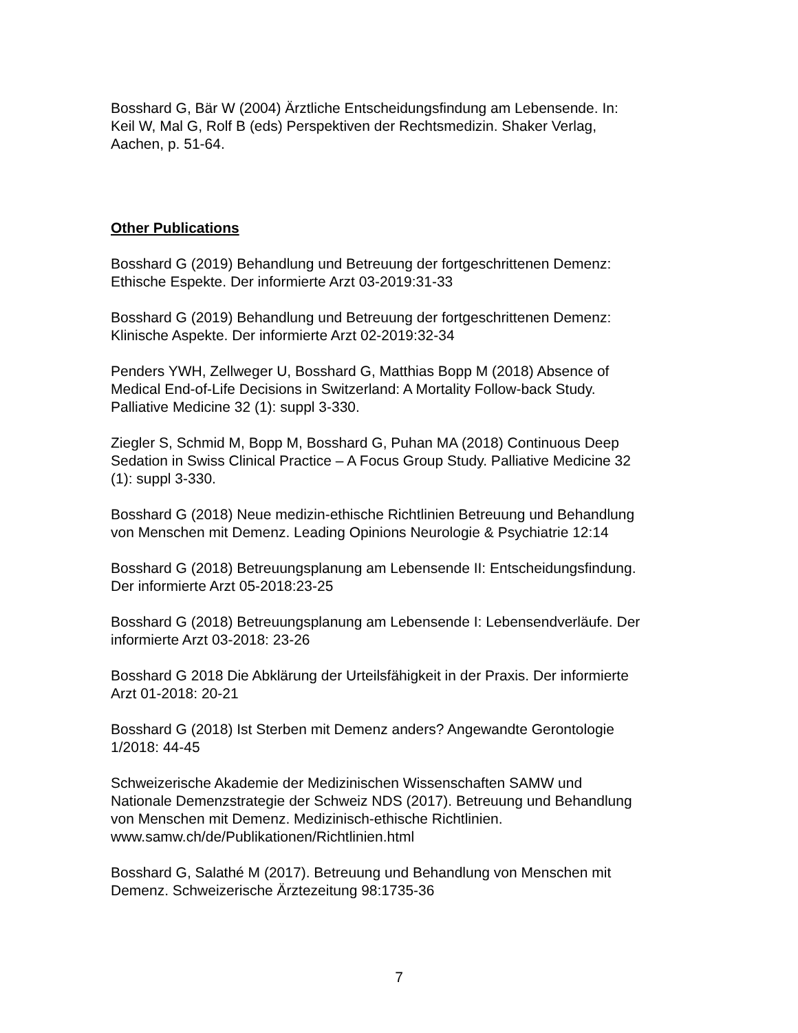Bosshard G, Bär W (2004) Ärztliche Entscheidungsfindung am Lebensende. In:
Keil W, Mal G, Rolf B (eds) Perspektiven der Rechtsmedizin. Shaker Verlag,
Aachen, p. 51-64.
Other Publications
Bosshard G (2019) Behandlung und Betreuung der fortgeschrittenen Demenz:
Ethische Espekte. Der informierte Arzt 03-2019:31-33
Bosshard G (2019) Behandlung und Betreuung der fortgeschrittenen Demenz:
Klinische Aspekte. Der informierte Arzt 02-2019:32-34
Penders YWH, Zellweger U, Bosshard G, Matthias Bopp M (2018) Absence of
Medical End-of-Life Decisions in Switzerland: A Mortality Follow-back Study.
Palliative Medicine 32 (1): suppl 3-330.
Ziegler S, Schmid M, Bopp M, Bosshard G, Puhan MA (2018) Continuous Deep
Sedation in Swiss Clinical Practice – A Focus Group Study. Palliative Medicine 32
(1): suppl 3-330.
Bosshard G (2018) Neue medizin-ethische Richtlinien Betreuung und Behandlung
von Menschen mit Demenz. Leading Opinions Neurologie & Psychiatrie 12:14
Bosshard G (2018) Betreuungsplanung am Lebensende II: Entscheidungsfindung.
Der informierte Arzt 05-2018:23-25
Bosshard G (2018) Betreuungsplanung am Lebensende I: Lebensendverläufe. Der
informierte Arzt 03-2018: 23-26
Bosshard G 2018 Die Abklärung der Urteilsfähigkeit in der Praxis. Der informierte
Arzt 01-2018: 20-21
Bosshard G (2018) Ist Sterben mit Demenz anders? Angewandte Gerontologie
1/2018: 44-45
Schweizerische Akademie der Medizinischen Wissenschaften SAMW und
Nationale Demenzstrategie der Schweiz NDS (2017). Betreuung und Behandlung
von Menschen mit Demenz. Medizinisch-ethische Richtlinien.
www.samw.ch/de/Publikationen/Richtlinien.html
Bosshard G, Salathé M (2017). Betreuung und Behandlung von Menschen mit
Demenz. Schweizerische Ärztezeitung 98:1735-36
7